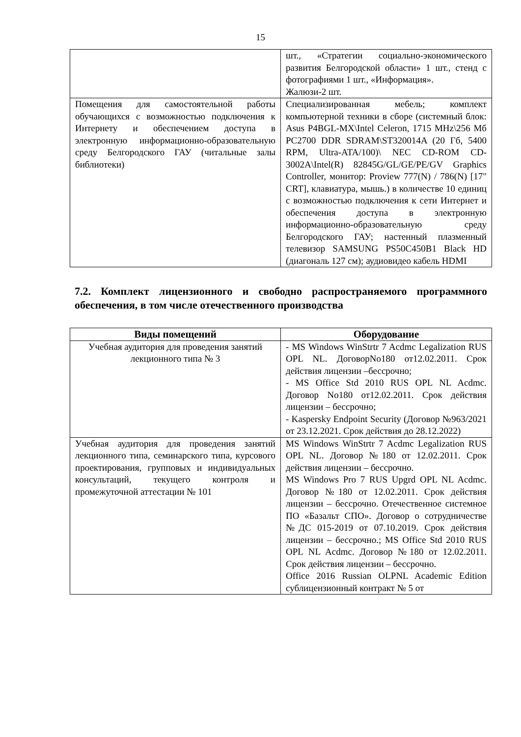15
| | шт., «Стратегии социально-экономического развития Белгородской области» 1 шт., стенд с фотографиями 1 шт., «Информация». Жалюзи-2 шт. |
| Помещения для самостоятельной работы обучающихся с возможностью подключения к Интернету и обеспечением доступа в электронную информационно-образовательную среду Белгородского ГАУ (читальные залы библиотеки) | Специализированная мебель; комплект компьютерной техники в сборе (системный блок: Asus P4BGL-MX\Intel Celeron, 1715 MHz\256 Мб PC2700 DDR SDRAM\ST320014A (20 Гб, 5400 RPM, Ultra-ATA/100)\ NEC CD-ROM CD-3002A\Intel(R) 82845G/GL/GE/PE/GV Graphics Controller, монитор: Proview 777(N) / 786(N) [17" CRT], клавиатура, мышь.) в количестве 10 единиц с возможностью подключения к сети Интернет и обеспечения доступа в электронную информационно-образовательную среду Белгородского ГАУ; настенный плазменный телевизор SAMSUNG PS50C450B1 Black HD (диагональ 127 см); аудиовидео кабель HDMI |
7.2. Комплект лицензионного и свободно распространяемого программного обеспечения, в том числе отечественного производства
| Виды помещений | Оборудование |
| --- | --- |
| Учебная аудитория для проведения занятий лекционного типа № 3 | - MS Windows WinStrtr 7 Acdmc Legalization RUS OPL NL. ДоговорNo180 от12.02.2011. Срок действия лицензии –бессрочно; - MS Office Std 2010 RUS OPL NL Acdmc. Договор No180 от12.02.2011. Срок действия лицензии – бессрочно; - Kaspersky Endpoint Security (Договор №963/2021 от 23.12.2021. Срок действия до 28.12.2022) |
| Учебная аудитория для проведения занятий лекционного типа, семинарского типа, курсового проектирования, групповых и индивидуальных консультаций, текущего контроля и промежуточной аттестации № 101 | MS Windows WinStrtr 7 Acdmc Legalization RUS OPL NL. Договор №180 от 12.02.2011. Срок действия лицензии – бессрочно. MS Windows Pro 7 RUS Upgrd OPL NL Acdmc. Договор №180 от 12.02.2011. Срок действия лицензии – бессрочно. Отечественное системное ПО «Базальт СПО». Договор о сотрудничестве №ДС 015-2019 от 07.10.2019. Срок действия лицензии – бессрочно.; MS Office Std 2010 RUS OPL NL Acdmc. Договор №180 от 12.02.2011. Срок действия лицензии – бессрочно. Office 2016 Russian OLPNL Academic Edition сублицензионный контракт № 5 от |